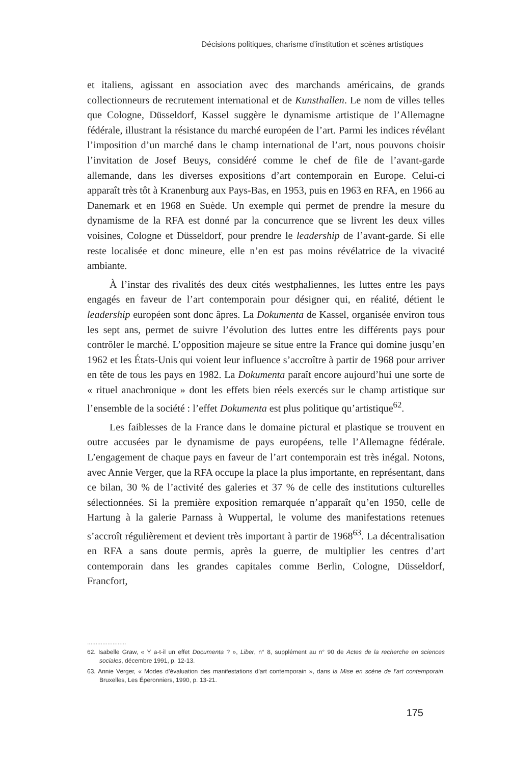Décisions politiques, charisme d’institution et scènes artistiques
et italiens, agissant en association avec des marchands américains, de grands collectionneurs de recrutement international et de Kunsthallen. Le nom de villes telles que Cologne, Düsseldorf, Kassel suggère le dynamisme artistique de l’Allemagne fédérale, illustrant la résistance du marché européen de l’art. Parmi les indices révélant l’imposition d’un marché dans le champ international de l’art, nous pouvons choisir l’invitation de Josef Beuys, considéré comme le chef de file de l’avant-garde allemande, dans les diverses expositions d’art contemporain en Europe. Celui-ci apparaît très tôt à Kranenburg aux Pays-Bas, en 1953, puis en 1963 en RFA, en 1966 au Danemark et en 1968 en Suède. Un exemple qui permet de prendre la mesure du dynamisme de la RFA est donné par la concurrence que se livrent les deux villes voisines, Cologne et Düsseldorf, pour prendre le leadership de l’avant-garde. Si elle reste localisée et donc mineure, elle n’en est pas moins révélatrice de la vivacité ambiante.
À l’instar des rivalités des deux cités westphaliennes, les luttes entre les pays engagés en faveur de l’art contemporain pour désigner qui, en réalité, détient le leadership européen sont donc âpres. La Dokumenta de Kassel, organisée environ tous les sept ans, permet de suivre l’évolution des luttes entre les différents pays pour contrôler le marché. L’opposition majeure se situe entre la France qui domine jusqu’en 1962 et les États-Unis qui voient leur influence s’accroître à partir de 1968 pour arriver en tête de tous les pays en 1982. La Dokumenta paraît encore aujourd’hui une sorte de « rituel anachronique » dont les effets bien réels exercés sur le champ artistique sur l’ensemble de la société : l’effet Dokumenta est plus politique qu’artistique<sup>62</sup>.
Les faiblesses de la France dans le domaine pictural et plastique se trouvent en outre accusées par le dynamisme de pays européens, telle l’Allemagne fédérale. L’engagement de chaque pays en faveur de l’art contemporain est très inégal. Notons, avec Annie Verger, que la RFA occupe la place la plus importante, en représentant, dans ce bilan, 30 % de l’activité des galeries et 37 % de celle des institutions culturelles sélectionnées. Si la première exposition remarquée n’apparaît qu’en 1950, celle de Hartung à la galerie Parnass à Wuppertal, le volume des manifestations retenues s’accroît régulièrement et devient très important à partir de 1968<sup>63</sup>. La décentralisation en RFA a sans doute permis, après la guerre, de multiplier les centres d’art contemporain dans les grandes capitales comme Berlin, Cologne, Düsseldorf, Francfort,
.......................
62. Isabelle Graw, « Y a-t-il un effet Documenta ? », Liber, n° 8, supplément au n° 90 de Actes de la recherche en sciences sociales, décembre 1991, p. 12-13.
63. Annie Verger, « Modes d’évaluation des manifestations d’art contemporain », dans la Mise en scène de l’art contemporain, Bruxelles, Les Éperonniers, 1990, p. 13-21.
175